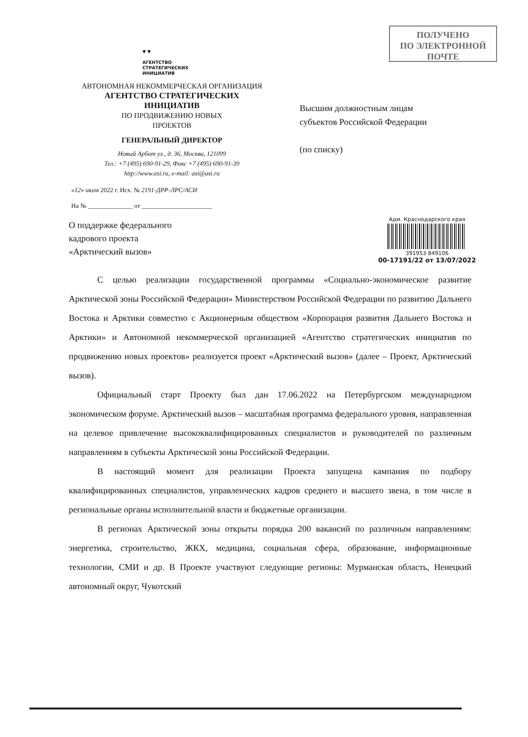ПОЛУЧЕНО
ПО ЭЛЕКТРОННОЙ
ПОЧТЕ
▼ ▼
АГЕНТСТВО
СТРАТЕГИЧЕСКИХ
ИНИЦИАТИВ
АВТОНОМНАЯ НЕКОММЕРЧЕСКАЯ ОРГАНИЗАЦИЯ
АГЕНТСТВО СТРАТЕГИЧЕСКИХ
ИНИЦИАТИВ
ПО ПРОДВИЖЕНИЮ НОВЫХ
ПРОЕКТОВ
ГЕНЕРАЛЬНЫЙ ДИРЕКТОР
Новый Арбат ул., д. 36, Москва, 121099
Тел.: +7 (495) 690-91-29, Факс +7 (495) 690-91-39
http://www.asi.ru, e-mail: asi@asi.ru
Высшим должностным лицам
субъектов Российской Федерации
(по списку)
«12» июля 2022 г. Исх. № 2191-ДРР-ЛРС/АСИ
На № ______________ от ______________________
Адм. Краснодарского края
391953 849106
00-17191/22 от 13/07/2022
О поддержке федерального
кадрового проекта
«Арктический вызов»
С целью реализации государственной программы «Социально-экономическое развитие Арктической зоны Российской Федерации» Министерством Российской Федерации по развитию Дальнего Востока и Арктики совместно с Акционерным обществом «Корпорация развития Дальнего Востока и Арктики» и Автономной некоммерческой организацией «Агентство стратегических инициатив по продвижению новых проектов» реализуется проект «Арктический вызов» (далее – Проект, Арктический вызов).
Официальный старт Проекту был дан 17.06.2022 на Петербургском международном экономическом форуме. Арктический вызов – масштабная программа федерального уровня, направленная на целевое привлечение высококвалифицированных специалистов и руководителей по различным направлениям в субъекты Арктической зоны Российской Федерации.
В настоящий момент для реализации Проекта запущена кампания по подбору квалифицированных специалистов, управленческих кадров среднего и высшего звена, в том числе в региональные органы исполнительной власти и бюджетные организации.
В регионах Арктической зоны открыты порядка 200 вакансий по различным направлениям: энергетика, строительство, ЖКХ, медицина, социальная сфера, образование, информационные технологии, СМИ и др. В Проекте участвуют следующие регионы: Мурманская область, Ненецкий автономный округ, Чукотский